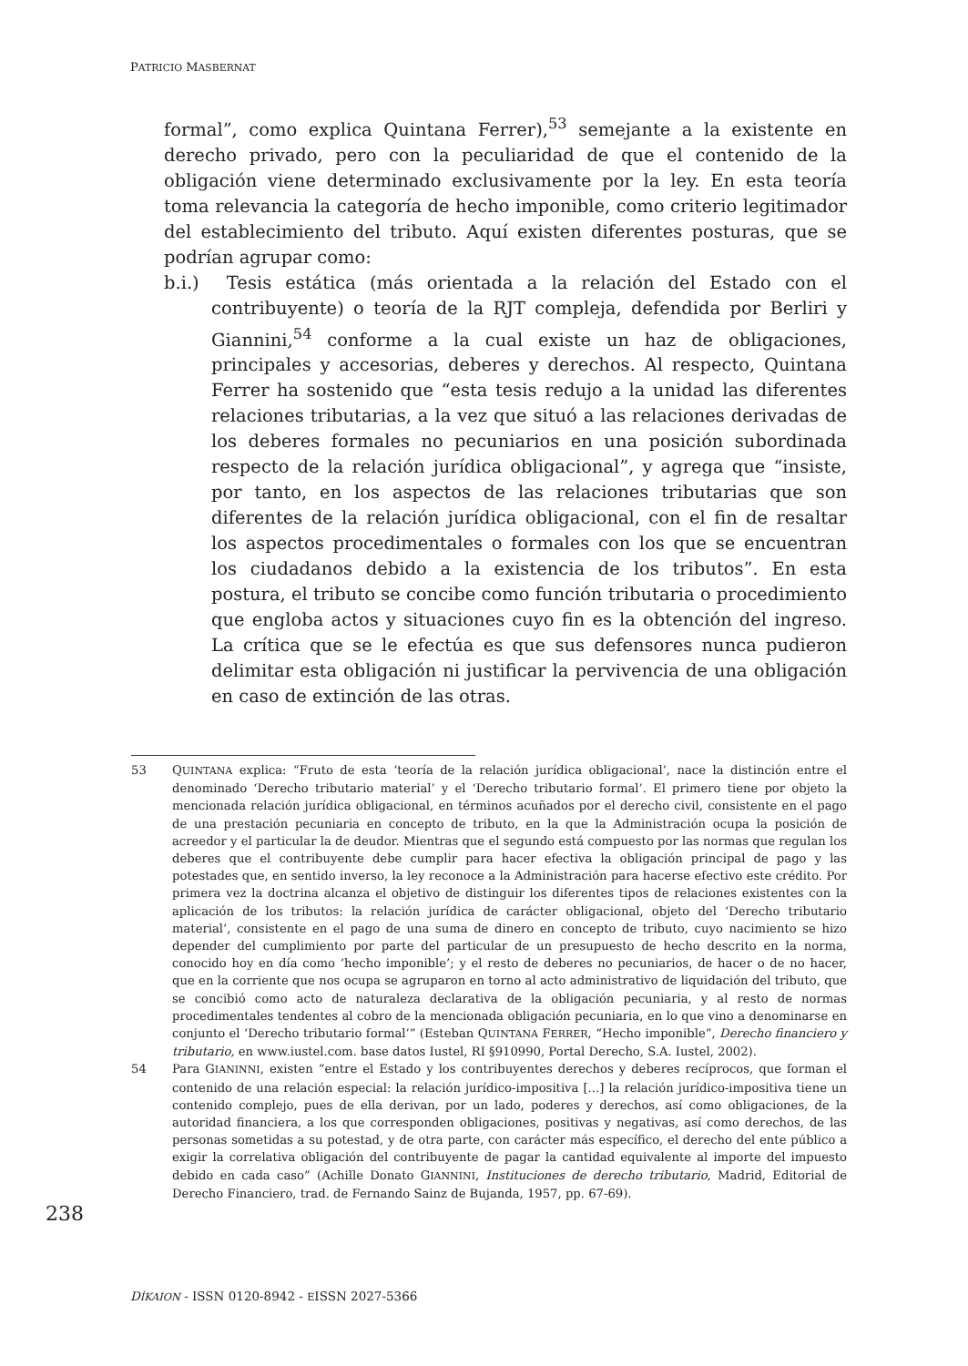PATRICIO MASBERNAT
formal”, como explica Quintana Ferrer),<sup>53</sup> semejante a la existente en derecho privado, pero con la peculiaridad de que el contenido de la obligación viene determinado exclusivamente por la ley. En esta teoría toma relevancia la categoría de hecho imponible, como criterio legitimador del establecimiento del tributo. Aquí existen diferentes posturas, que se podrían agrupar como:
b.i.) Tesis estática (más orientada a la relación del Estado con el contribuyente) o teoría de la RJT compleja, defendida por Berliri y Giannini,<sup>54</sup> conforme a la cual existe un haz de obligaciones, principales y accesorias, deberes y derechos. Al respecto, Quintana Ferrer ha sostenido que “esta tesis redujo a la unidad las diferentes relaciones tributarias, a la vez que situó a las relaciones derivadas de los deberes formales no pecuniarios en una posición subordinada respecto de la relación jurídica obligacional”, y agrega que “insiste, por tanto, en los aspectos de las relaciones tributarias que son diferentes de la relación jurídica obligacional, con el fin de resaltar los aspectos procedimentales o formales con los que se encuentran los ciudadanos debido a la existencia de los tributos”. En esta postura, el tributo se concibe como función tributaria o procedimiento que engloba actos y situaciones cuyo fin es la obtención del ingreso. La crítica que se le efectúa es que sus defensores nunca pudieron delimitar esta obligación ni justificar la pervivencia de una obligación en caso de extinción de las otras.
53 QUINTANA explica: “Fruto de esta ‘teoría de la relación jurídica obligacional’, nace la distinción entre el denominado ‘Derecho tributario material’ y el ‘Derecho tributario formal’. El primero tiene por objeto la mencionada relación jurídica obligacional, en términos acuñados por el derecho civil, consistente en el pago de una prestación pecuniaria en concepto de tributo, en la que la Administración ocupa la posición de acreedor y el particular la de deudor. Mientras que el segundo está compuesto por las normas que regulan los deberes que el contribuyente debe cumplir para hacer efectiva la obligación principal de pago y las potestades que, en sentido inverso, la ley reconoce a la Administración para hacerse efectivo este crédito. Por primera vez la doctrina alcanza el objetivo de distinguir los diferentes tipos de relaciones existentes con la aplicación de los tributos: la relación jurídica de carácter obligacional, objeto del ‘Derecho tributario material’, consistente en el pago de una suma de dinero en concepto de tributo, cuyo nacimiento se hizo depender del cumplimiento por parte del particular de un presupuesto de hecho descrito en la norma, conocido hoy en día como ‘hecho imponible’; y el resto de deberes no pecuniarios, de hacer o de no hacer, que en la corriente que nos ocupa se agruparon en torno al acto administrativo de liquidación del tributo, que se concibió como acto de naturaleza declarativa de la obligación pecuniaria, y al resto de normas procedimentales tendentes al cobro de la mencionada obligación pecuniaria, en lo que vino a denominarse en conjunto el ‘Derecho tributario formal’” (Esteban QUINTANA FERRER, “Hecho imponible”, Derecho financiero y tributario, en www.iustel.com. base datos Iustel, RI §910990, Portal Derecho, S.A. Iustel, 2002).
54 Para GIANINNI, existen “entre el Estado y los contribuyentes derechos y deberes recíprocos, que forman el contenido de una relación especial: la relación jurídico-impositiva [...] la relación jurídico-impositiva tiene un contenido complejo, pues de ella derivan, por un lado, poderes y derechos, así como obligaciones, de la autoridad financiera, a los que corresponden obligaciones, positivas y negativas, así como derechos, de las personas sometidas a su potestad, y de otra parte, con carácter más específico, el derecho del ente público a exigir la correlativa obligación del contribuyente de pagar la cantidad equivalente al importe del impuesto debido en cada caso” (Achille Donato GIANNINI, Instituciones de derecho tributario, Madrid, Editorial de Derecho Financiero, trad. de Fernando Sainz de Bujanda, 1957, pp. 67-69).
238
DÍKAION - ISSN 0120-8942 - EISSN 2027-5366